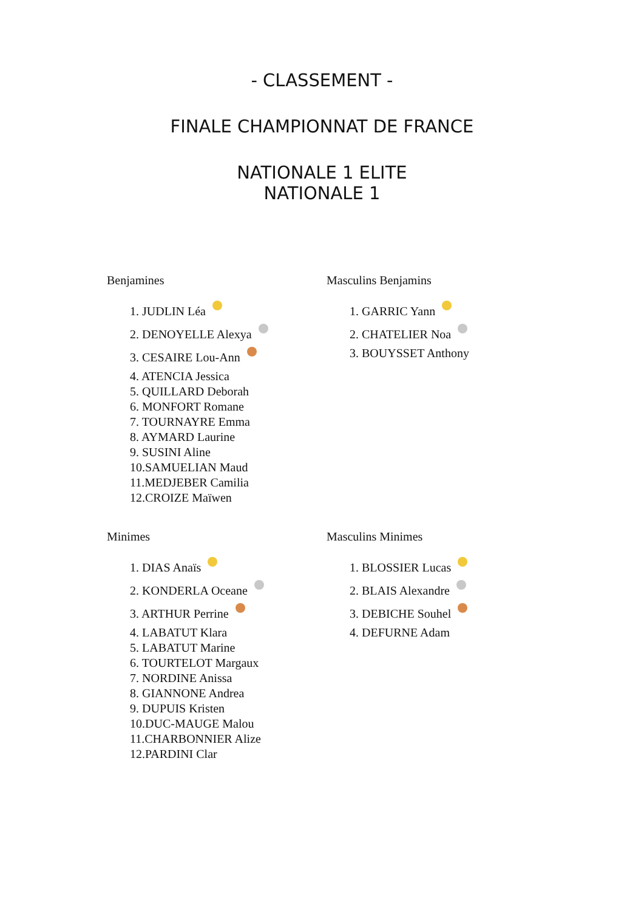- CLASSEMENT -
FINALE CHAMPIONNAT DE FRANCE
NATIONALE 1 ELITE
NATIONALE 1
Benjamines
1. JUDLIN Léa
2. DENOYELLE Alexya
3. CESAIRE Lou-Ann
4. ATENCIA Jessica
5. QUILLARD Deborah
6. MONFORT Romane
7. TOURNAYRE Emma
8. AYMARD Laurine
9. SUSINI Aline
10.SAMUELIAN Maud
11.MEDJEBER Camilia
12.CROIZE Maïwen
Masculins Benjamins
1. GARRIC Yann
2. CHATELIER Noa
3. BOUYSSET Anthony
Minimes
1. DIAS Anaïs
2. KONDERLA Oceane
3. ARTHUR Perrine
4. LABATUT Klara
5. LABATUT Marine
6. TOURTELOT Margaux
7. NORDINE Anissa
8. GIANNONE Andrea
9. DUPUIS Kristen
10.DUC-MAUGE Malou
11.CHARBONNIER Alize
12.PARDINI Clar
Masculins Minimes
1. BLOSSIER Lucas
2. BLAIS Alexandre
3. DEBICHE Souhel
4. DEFURNE Adam